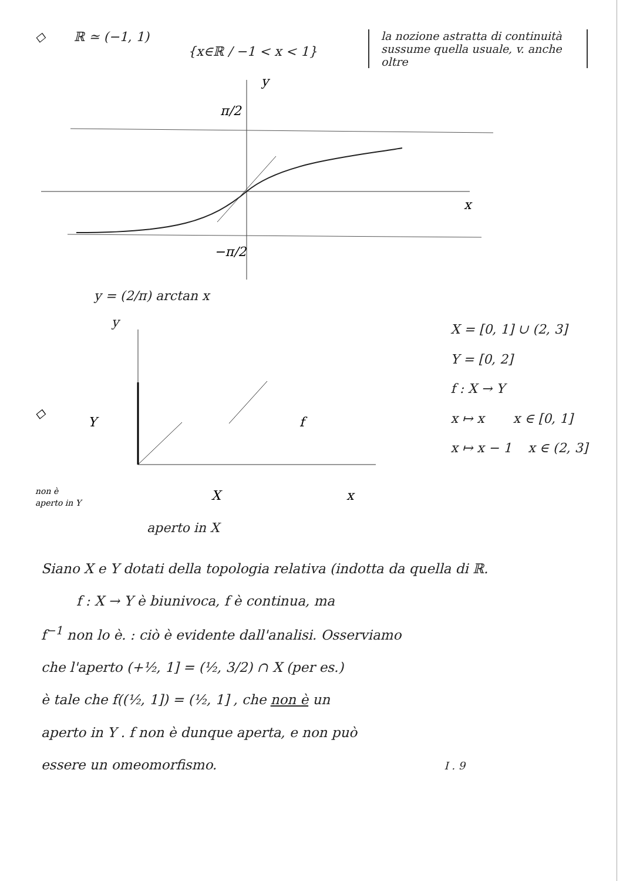◇ ℝ ≃ (−1, 1)
{x∈ℝ / −1 < x < 1}
la nozione astratta di continuità sussume quella usuale, v. anche oltre
y
x
π/2
−π/2
y = (2/π) arctan x
y
◇
Y
f
x
X
non è
aperto in Y
aperto in X
X = [0, 1] ∪ (2, 3]
Y = [0, 2]
f : X → Y
x ↦ x x ∈ [0, 1]
x ↦ x − 1 x ∈ (2, 3]
Siano X e Y dotati della topologia relativa (indotta da quella di ℝ.
f : X → Y è biunivoca, f è continua, ma
f<sup>−1</sup> non lo è. : ciò è evidente dall'analisi. Osserviamo
che l'aperto (+½, 1] = (½, 3/2) ∩ X (per es.)
è tale che f((½, 1]) = (½, 1] , che non è un
aperto in Y . f non è dunque aperta, e non può
essere un omeomorfismo. I . 9